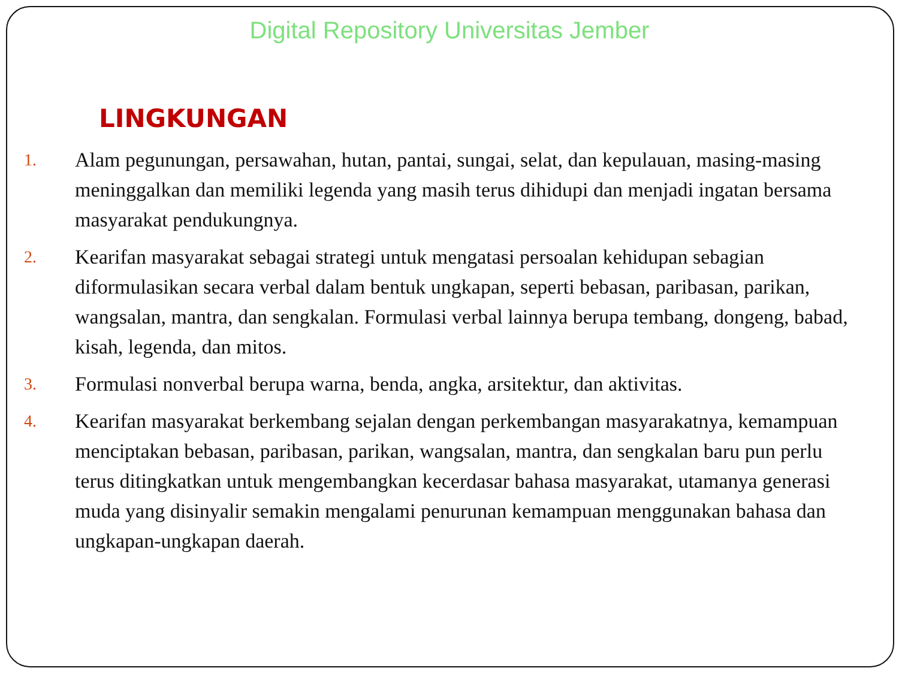Digital Repository Universitas Jember
LINGKUNGAN
1.
Alam pegunungan, persawahan, hutan, pantai, sungai, selat, dan kepulauan, masing-masing meninggalkan dan memiliki legenda yang masih terus dihidupi dan menjadi ingatan bersama masyarakat pendukungnya.
2.
Kearifan masyarakat sebagai strategi untuk mengatasi persoalan kehidupan sebagian diformulasikan secara verbal dalam bentuk ungkapan, seperti bebasan, paribasan, parikan, wangsalan, mantra, dan sengkalan. Formulasi verbal lainnya berupa tembang, dongeng, babad, kisah, legenda, dan mitos.
3.
Formulasi nonverbal berupa warna, benda, angka, arsitektur, dan aktivitas.
4.
Kearifan masyarakat berkembang sejalan dengan perkembangan masyarakatnya, kemampuan menciptakan bebasan, paribasan, parikan, wangsalan, mantra, dan sengkalan baru pun perlu terus ditingkatkan untuk mengembangkan kecerdasar bahasa masyarakat, utamanya generasi muda yang disinyalir semakin mengalami penurunan kemampuan menggunakan bahasa dan ungkapan-ungkapan daerah.